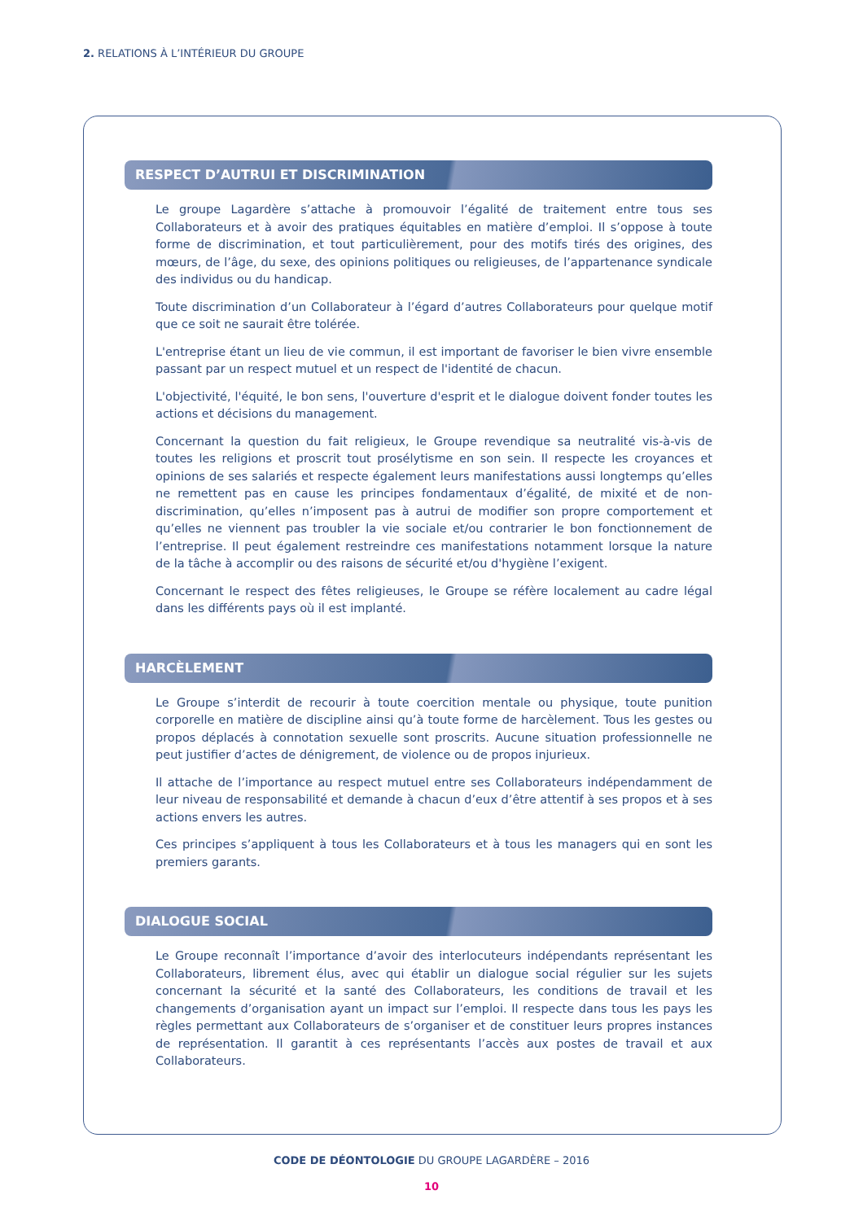2. RELATIONS À L’INTÉRIEUR DU GROUPE
RESPECT D’AUTRUI ET DISCRIMINATION
Le groupe Lagardère s’attache à promouvoir l’égalité de traitement entre tous ses Collaborateurs et à avoir des pratiques équitables en matière d’emploi. Il s’oppose à toute forme de discrimination, et tout particulièrement, pour des motifs tirés des origines, des mœurs, de l’âge, du sexe, des opinions politiques ou religieuses, de l’appartenance syndicale des individus ou du handicap.
Toute discrimination d’un Collaborateur à l’égard d’autres Collaborateurs pour quelque motif que ce soit ne saurait être tolérée.
L'entreprise étant un lieu de vie commun, il est important de favoriser le bien vivre ensemble passant par un respect mutuel et un respect de l'identité de chacun.
L'objectivité, l'équité, le bon sens, l'ouverture d'esprit et le dialogue doivent fonder toutes les actions et décisions du management.
Concernant la question du fait religieux, le Groupe revendique sa neutralité vis-à-vis de toutes les religions et proscrit tout prosélytisme en son sein. Il respecte les croyances et opinions de ses salariés et respecte également leurs manifestations aussi longtemps qu’elles ne remettent pas en cause les principes fondamentaux d’égalité, de mixité et de non-discrimination, qu’elles n’imposent pas à autrui de modifier son propre comportement et qu’elles ne viennent pas troubler la vie sociale et/ou contrarier le bon fonctionnement de l’entreprise. Il peut également restreindre ces manifestations notamment lorsque la nature de la tâche à accomplir ou des raisons de sécurité et/ou d'hygiène l’exigent.
Concernant le respect des fêtes religieuses, le Groupe se réfère localement au cadre légal dans les différents pays où il est implanté.
HARCÈLEMENT
Le Groupe s’interdit de recourir à toute coercition mentale ou physique, toute punition corporelle en matière de discipline ainsi qu’à toute forme de harcèlement. Tous les gestes ou propos déplacés à connotation sexuelle sont proscrits. Aucune situation professionnelle ne peut justifier d’actes de dénigrement, de violence ou de propos injurieux.
Il attache de l’importance au respect mutuel entre ses Collaborateurs indépendamment de leur niveau de responsabilité et demande à chacun d’eux d’être attentif à ses propos et à ses actions envers les autres.
Ces principes s’appliquent à tous les Collaborateurs et à tous les managers qui en sont les premiers garants.
DIALOGUE SOCIAL
Le Groupe reconnaît l’importance d’avoir des interlocuteurs indépendants représentant les Collaborateurs, librement élus, avec qui établir un dialogue social régulier sur les sujets concernant la sécurité et la santé des Collaborateurs, les conditions de travail et les changements d’organisation ayant un impact sur l’emploi. Il respecte dans tous les pays les règles permettant aux Collaborateurs de s’organiser et de constituer leurs propres instances de représentation. Il garantit à ces représentants l’accès aux postes de travail et aux Collaborateurs.
CODE DE DÉONTOLOGIE DU GROUPE LAGARDÈRE – 2016
10